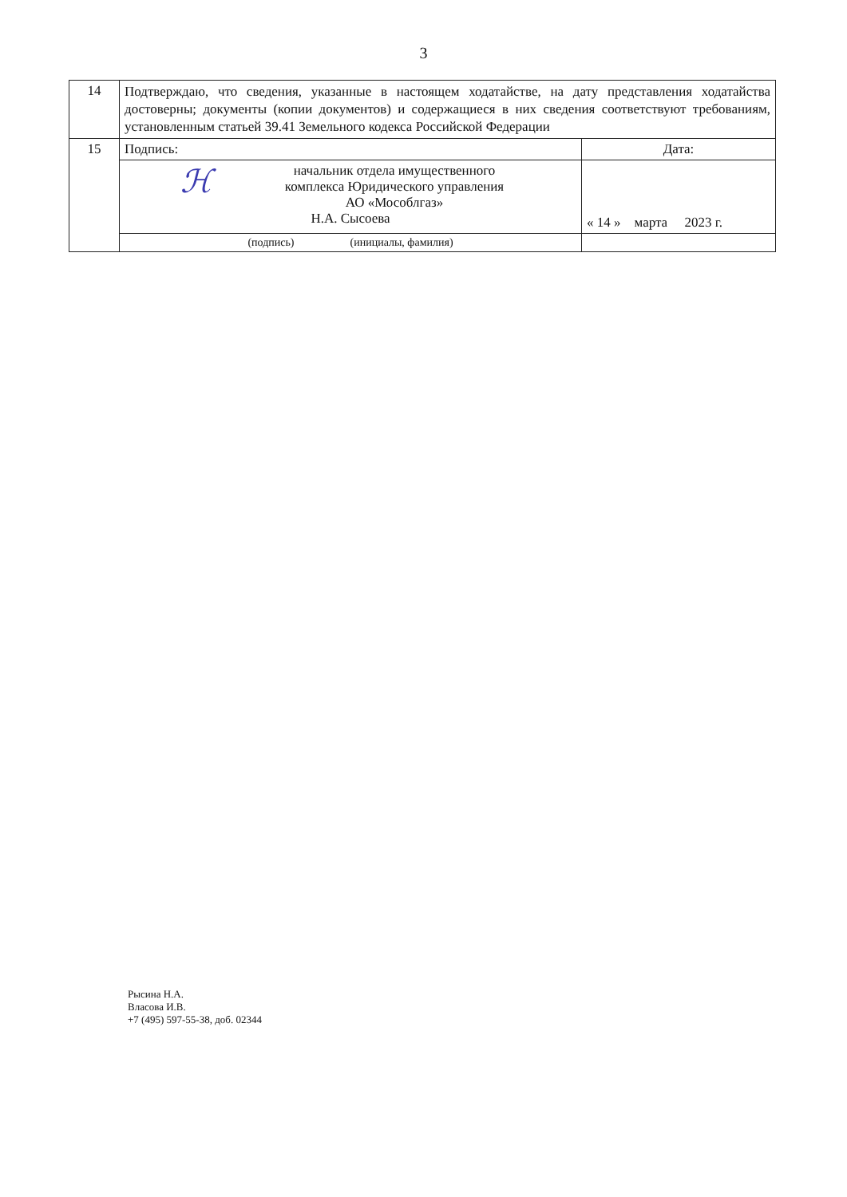3
| 14 | Подтверждаю, что сведения, указанные в настоящем ходатайстве, на дату представления ходатайства достоверны; документы (копии документов) и содержащиеся в них сведения соответствуют требованиям, установленным статьей 39.41 Земельного кодекса Российской Федерации | |
| 15 | Подпись: | Дата: |
| | ℋ начальник отдела имущественного комплекса Юридического управления АО «Мособлгаз» Н.А. Сысоева | « 14 » марта 2023 г. |
| | (подпись) (инициалы, фамилия) | |
Рысина Н.А.
Власова И.В.
+7 (495) 597-55-38, доб. 02344